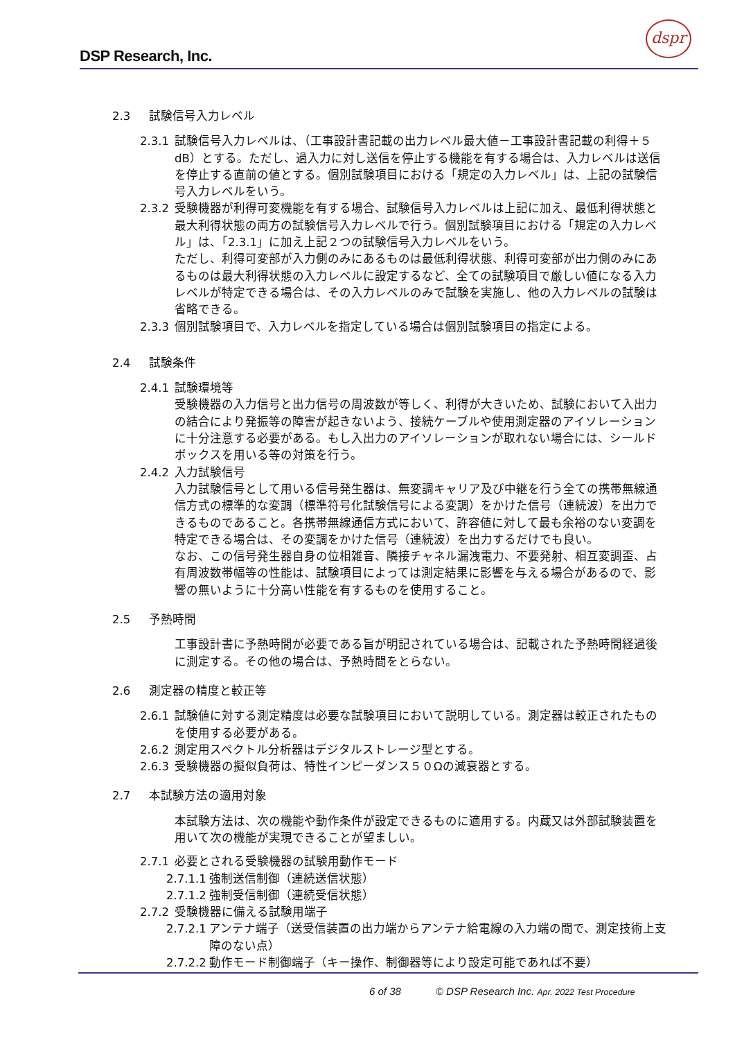DSP Research, Inc.
dspr
2.3 試験信号入力レベル
2.3.1 試験信号入力レベルは、（工事設計書記載の出力レベル最大値－工事設計書記載の利得＋５dB）とする。ただし、過入力に対し送信を停止する機能を有する場合は、入力レベルは送信を停止する直前の値とする。個別試験項目における「規定の入力レベル」は、上記の試験信号入力レベルをいう。
2.3.2 受験機器が利得可変機能を有する場合、試験信号入力レベルは上記に加え、最低利得状態と最大利得状態の両方の試験信号入力レベルで行う。個別試験項目における「規定の入力レベル」は、「2.3.1」に加え上記２つの試験信号入力レベルをいう。
ただし、利得可変部が入力側のみにあるものは最低利得状態、利得可変部が出力側のみにあるものは最大利得状態の入力レベルに設定するなど、全ての試験項目で厳しい値になる入力レベルが特定できる場合は、その入力レベルのみで試験を実施し、他の入力レベルの試験は省略できる。
2.3.3 個別試験項目で、入力レベルを指定している場合は個別試験項目の指定による。
2.4 試験条件
2.4.1 試験環境等
受験機器の入力信号と出力信号の周波数が等しく、利得が大きいため、試験において入出力の結合により発振等の障害が起きないよう、接続ケーブルや使用測定器のアイソレーションに十分注意する必要がある。もし入出力のアイソレーションが取れない場合には、シールドボックスを用いる等の対策を行う。
2.4.2 入力試験信号
入力試験信号として用いる信号発生器は、無変調キャリア及び中継を行う全ての携帯無線通信方式の標準的な変調（標準符号化試験信号による変調）をかけた信号（連続波）を出力できるものであること。各携帯無線通信方式において、許容値に対して最も余裕のない変調を特定できる場合は、その変調をかけた信号（連続波）を出力するだけでも良い。
なお、この信号発生器自身の位相雑音、隣接チャネル漏洩電力、不要発射、相互変調歪、占有周波数帯幅等の性能は、試験項目によっては測定結果に影響を与える場合があるので、影響の無いように十分高い性能を有するものを使用すること。
2.5 予熱時間
工事設計書に予熱時間が必要である旨が明記されている場合は、記載された予熱時間経過後に測定する。その他の場合は、予熱時間をとらない。
2.6 測定器の精度と較正等
2.6.1 試験値に対する測定精度は必要な試験項目において説明している。測定器は較正されたものを使用する必要がある。
2.6.2 測定用スペクトル分析器はデジタルストレージ型とする。
2.6.3 受験機器の擬似負荷は、特性インピーダンス５０Ωの減衰器とする。
2.7 本試験方法の適用対象
本試験方法は、次の機能や動作条件が設定できるものに適用する。内蔵又は外部試験装置を用いて次の機能が実現できることが望ましい。
2.7.1 必要とされる受験機器の試験用動作モード
2.7.1.1 強制送信制御（連続送信状態）
2.7.1.2 強制受信制御（連続受信状態）
2.7.2 受験機器に備える試験用端子
2.7.2.1 アンテナ端子（送受信装置の出力端からアンテナ給電線の入力端の間で、測定技術上支障のない点）
2.7.2.2 動作モード制御端子（キー操作、制御器等により設定可能であれば不要）
6 of 38 © DSP Research Inc. Apr. 2022 Test Procedure